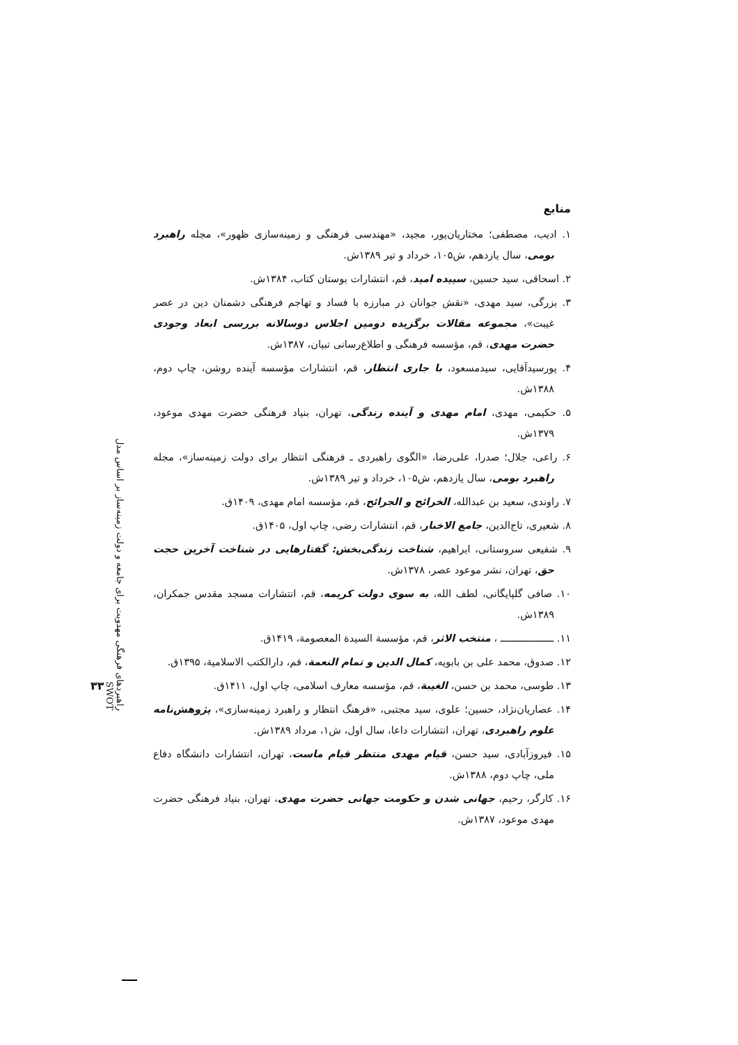راهبردهای فرهنگی مهدویت برای جامعه و دولت زمینه‌ساز بر اساس مدل SWOT
۳۳
منابع
۱. ادیب، مصطفی؛ مختاریان‌پور، مجید، «مهندسی فرهنگی و زمینه‌سازی ظهور»، مجله راهبرد بومی، سال یازدهم، ش۱۰۵، خرداد و تیر ۱۳۸۹ش.
۲. اسحاقی، سید حسین، سپیده امید، قم، انتشارات بوستان کتاب، ۱۳۸۴ش.
۳. بزرگی، سید مهدی، «نقش جوانان در مبارزه با فساد و تهاجم فرهنگی دشمنان دین در عصر غیبت»، مجموعه مقالات برگزیده دومین اجلاس دوسالانه بررسی ابعاد وجودی حضرت مهدی، قم، مؤسسه فرهنگی و اطلاع‌رسانی تبیان، ۱۳۸۷ش.
۴. پورسیدآقایی، سیدمسعود، با جاری انتظار، قم، انتشارات مؤسسه آینده روشن، چاپ دوم، ۱۳۸۸ش.
۵. حکیمی، مهدی، امام مهدی و آینده زندگی، تهران، بنیاد فرهنگی حضرت مهدی موعود، ۱۳۷۹ش.
۶. راعی، جلال؛ صدرا، علی‌رضا، «الگوی راهبردی ـ فرهنگی انتظار برای دولت زمینه‌ساز»، مجله راهبرد بومی، سال یازدهم، ش۱۰۵، خرداد و تیر ۱۳۸۹ش.
۷. راوندی، سعید بن عبدالله، الخرائج و الجرائح، قم، مؤسسه امام مهدی، ۱۴۰۹ق.
۸. شعیری، تاج‌الدین، جامع الاخبار، قم، انتشارات رضی، چاپ اول، ۱۴۰۵ق.
۹. شفیعی سروستانی، ابراهیم، شناخت زندگی‌بخش: گفتارهایی در شناخت آخرین حجت حق، تهران، نشر موعود عصر، ۱۳۷۸ش.
۱۰. صافی گلپایگانی، لطف الله، به سوی دولت کریمه، قم، انتشارات مسجد مقدس جمکران، ۱۳۸۹ش.
۱۱. ــــــــــــــــــ ، منتخب الاثر، قم، مؤسسة السیدة المعصومة، ۱۴۱۹ق.
۱۲. صدوق، محمد علی بن بابویه، کمال الدین و تمام النعمة، قم، دارالکتب الاسلامیة، ۱۳۹۵ق.
۱۳. طوسی، محمد بن حسن، الغیبة، قم، مؤسسه معارف اسلامی، چاپ اول، ۱۴۱۱ق.
۱۴. عصاریان‌نژاد، حسین؛ علوی، سید مجتبی، «فرهنگ انتظار و راهبرد زمینه‌سازی»، پژوهش‌نامه علوم راهبردی، تهران، انتشارات داعا، سال اول، ش۱، مرداد ۱۳۸۹ش.
۱۵. فیروزآبادی، سید حسن، قیام مهدی منتظر قیام ماست، تهران، انتشارات دانشگاه دفاع ملی، چاپ دوم، ۱۳۸۸ش.
۱۶. کارگر، رحیم، جهانی شدن و حکومت جهانی حضرت مهدی، تهران، بنیاد فرهنگی حضرت مهدی موعود، ۱۳۸۷ش.